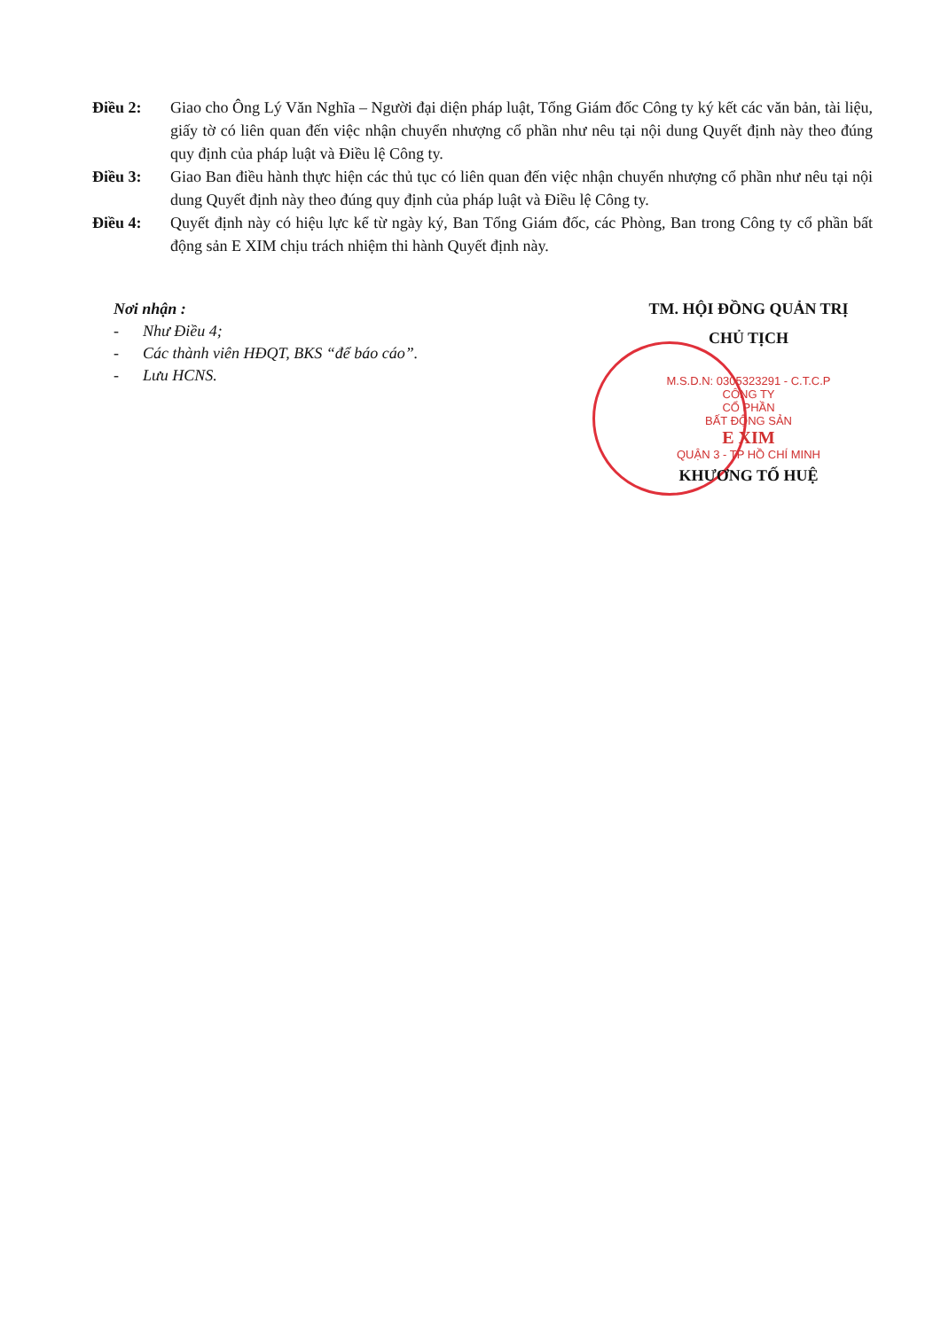Điều 2: Giao cho Ông Lý Văn Nghĩa – Người đại diện pháp luật, Tổng Giám đốc Công ty ký kết các văn bản, tài liệu, giấy tờ có liên quan đến việc nhận chuyển nhượng cổ phần như nêu tại nội dung Quyết định này theo đúng quy định của pháp luật và Điều lệ Công ty.
Điều 3: Giao Ban điều hành thực hiện các thủ tục có liên quan đến việc nhận chuyển nhượng cổ phần như nêu tại nội dung Quyết định này theo đúng quy định của pháp luật và Điều lệ Công ty.
Điều 4: Quyết định này có hiệu lực kể từ ngày ký, Ban Tổng Giám đốc, các Phòng, Ban trong Công ty cổ phần bất động sản E XIM chịu trách nhiệm thi hành Quyết định này.
Nơi nhận :
- Như Điều 4;
- Các thành viên HĐQT, BKS “để báo cáo”.
- Lưu HCNS.
TM. HỘI ĐỒNG QUẢN TRỊ
CHỦ TỊCH
M.S.D.N: 0305323291 - C.T.C.P
CÔNG TY
CỔ PHẦN
BẤT ĐỘNG SẢN
E XIM
QUẬN 3 - TP HỒ CHÍ MINH
KHƯƠNG TỐ HUỆ